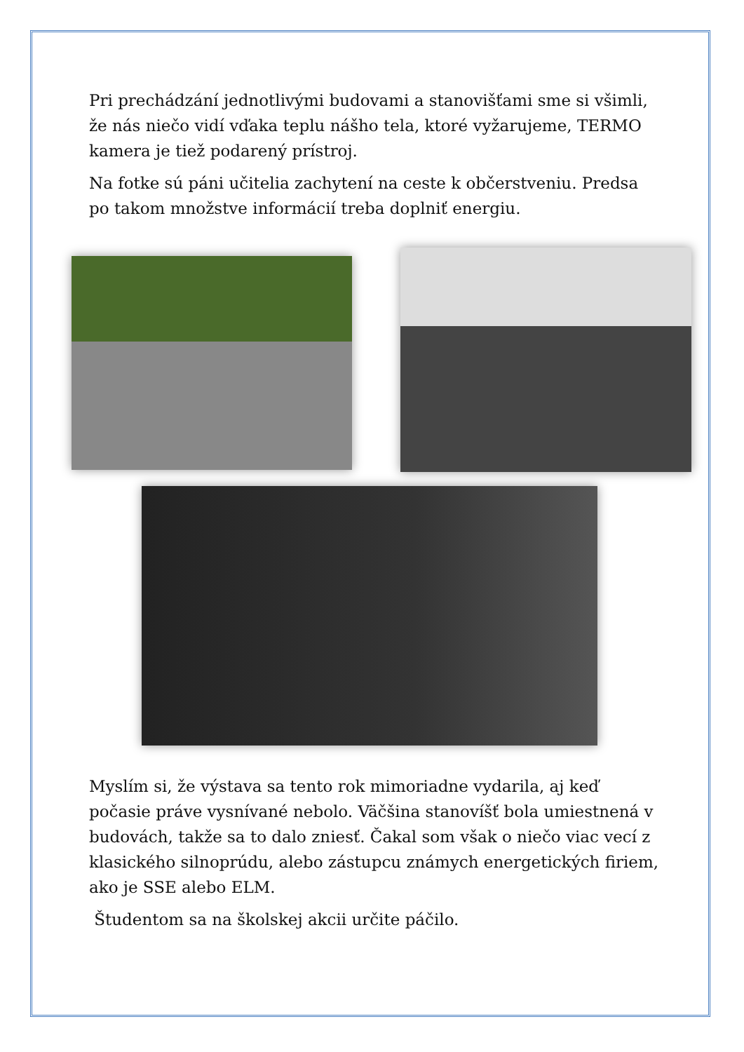Pri prechádzání jednotlivými budovami a stanovišťami sme si všimli, že nás niečo vidí vďaka teplu nášho tela, ktoré vyžarujeme, TERMO kamera je tiež podarený prístroj.
Na fotke sú páni učitelia zachytení na ceste k občerstveniu. Predsa po takom množstve informácií treba doplniť energiu.
Myslím si, že výstava sa tento rok mimoriadne vydarila, aj keď počasie práve vysnívané nebolo. Väčšina stanovíšť bola umiestnená v budovách, takže sa to dalo zniesť. Čakal som však o niečo viac vecí z klasického silnoprúdu, alebo zástupcu známych energetických firiem, ako je SSE alebo ELM.
Študentom sa na školskej akcii určite páčilo.